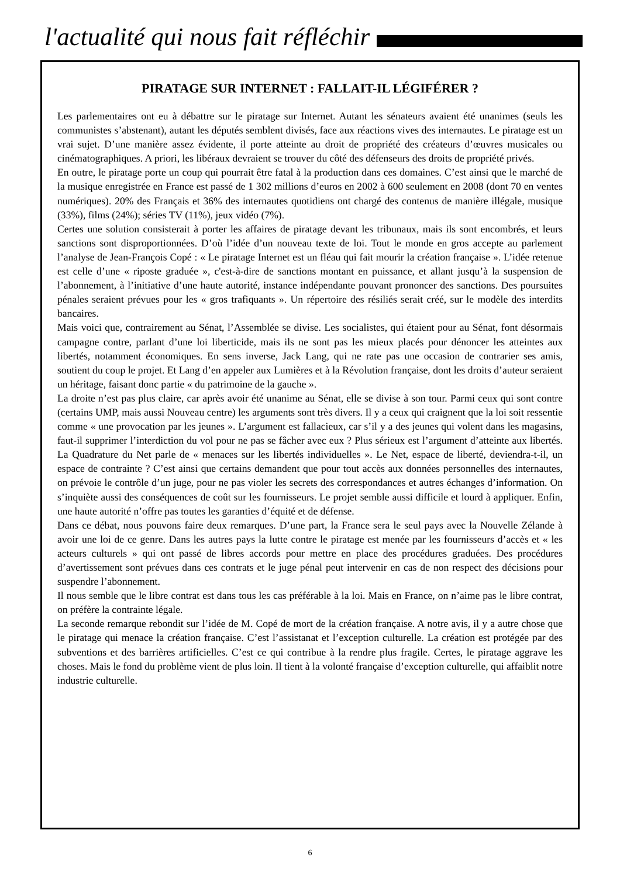l'actualité qui nous fait réfléchir
PIRATAGE SUR INTERNET : FALLAIT-IL LÉGIFÉRER ?
Les parlementaires ont eu à débattre sur le piratage sur Internet. Autant les sénateurs avaient été unanimes (seuls les communistes s’abstenant), autant les députés semblent divisés, face aux réactions vives des internautes. Le piratage est un vrai sujet. D’une manière assez évidente, il porte atteinte au droit de propriété des créateurs d’œuvres musicales ou cinématographiques. A priori, les libéraux devraient se trouver du côté des défenseurs des droits de propriété privés.
En outre, le piratage porte un coup qui pourrait être fatal à la production dans ces domaines. C’est ainsi que le marché de la musique enregistrée en France est passé de 1 302 millions d’euros en 2002 à 600 seulement en 2008 (dont 70 en ventes numériques). 20% des Français et 36% des internautes quotidiens ont chargé des contenus de manière illégale, musique (33%), films (24%); séries TV (11%), jeux vidéo (7%).
Certes une solution consisterait à porter les affaires de piratage devant les tribunaux, mais ils sont encombrés, et leurs sanctions sont disproportionnées. D’où l’idée d’un nouveau texte de loi. Tout le monde en gros accepte au parlement l’analyse de Jean-François Copé : « Le piratage Internet est un fléau qui fait mourir la création française ». L’idée retenue est celle d’une « riposte graduée », c'est-à-dire de sanctions montant en puissance, et allant jusqu’à la suspension de l’abonnement, à l’initiative d’une haute autorité, instance indépendante pouvant prononcer des sanctions. Des poursuites pénales seraient prévues pour les « gros trafiquants ». Un répertoire des résiliés serait créé, sur le modèle des interdits bancaires.
Mais voici que, contrairement au Sénat, l’Assemblée se divise. Les socialistes, qui étaient pour au Sénat, font désormais campagne contre, parlant d’une loi liberticide, mais ils ne sont pas les mieux placés pour dénoncer les atteintes aux libertés, notamment économiques. En sens inverse, Jack Lang, qui ne rate pas une occasion de contrarier ses amis, soutient du coup le projet. Et Lang d’en appeler aux Lumières et à la Révolution française, dont les droits d’auteur seraient un héritage, faisant donc partie « du patrimoine de la gauche ».
La droite n’est pas plus claire, car après avoir été unanime au Sénat, elle se divise à son tour. Parmi ceux qui sont contre (certains UMP, mais aussi Nouveau centre) les arguments sont très divers. Il y a ceux qui craignent que la loi soit ressentie comme « une provocation par les jeunes ». L’argument est fallacieux, car s’il y a des jeunes qui volent dans les magasins, faut-il supprimer l’interdiction du vol pour ne pas se fâcher avec eux ? Plus sérieux est l’argument d’atteinte aux libertés. La Quadrature du Net parle de « menaces sur les libertés individuelles ». Le Net, espace de liberté, deviendra-t-il, un espace de contrainte ? C’est ainsi que certains demandent que pour tout accès aux données personnelles des internautes, on prévoie le contrôle d’un juge, pour ne pas violer les secrets des correspondances et autres échanges d’information. On s’inquiète aussi des conséquences de coût sur les fournisseurs. Le projet semble aussi difficile et lourd à appliquer. Enfin, une haute autorité n’offre pas toutes les garanties d’équité et de défense.
Dans ce débat, nous pouvons faire deux remarques. D’une part, la France sera le seul pays avec la Nouvelle Zélande à avoir une loi de ce genre. Dans les autres pays la lutte contre le piratage est menée par les fournisseurs d’accès et « les acteurs culturels » qui ont passé de libres accords pour mettre en place des procédures graduées. Des procédures d’avertissement sont prévues dans ces contrats et le juge pénal peut intervenir en cas de non respect des décisions pour suspendre l’abonnement.
Il nous semble que le libre contrat est dans tous les cas préférable à la loi. Mais en France, on n’aime pas le libre contrat, on préfère la contrainte légale.
La seconde remarque rebondit sur l’idée de M. Copé de mort de la création française. A notre avis, il y a autre chose que le piratage qui menace la création française. C’est l’assistanat et l’exception culturelle. La création est protégée par des subventions et des barrières artificielles. C’est ce qui contribue à la rendre plus fragile. Certes, le piratage aggrave les choses. Mais le fond du problème vient de plus loin. Il tient à la volonté française d’exception culturelle, qui affaiblit notre industrie culturelle.
6